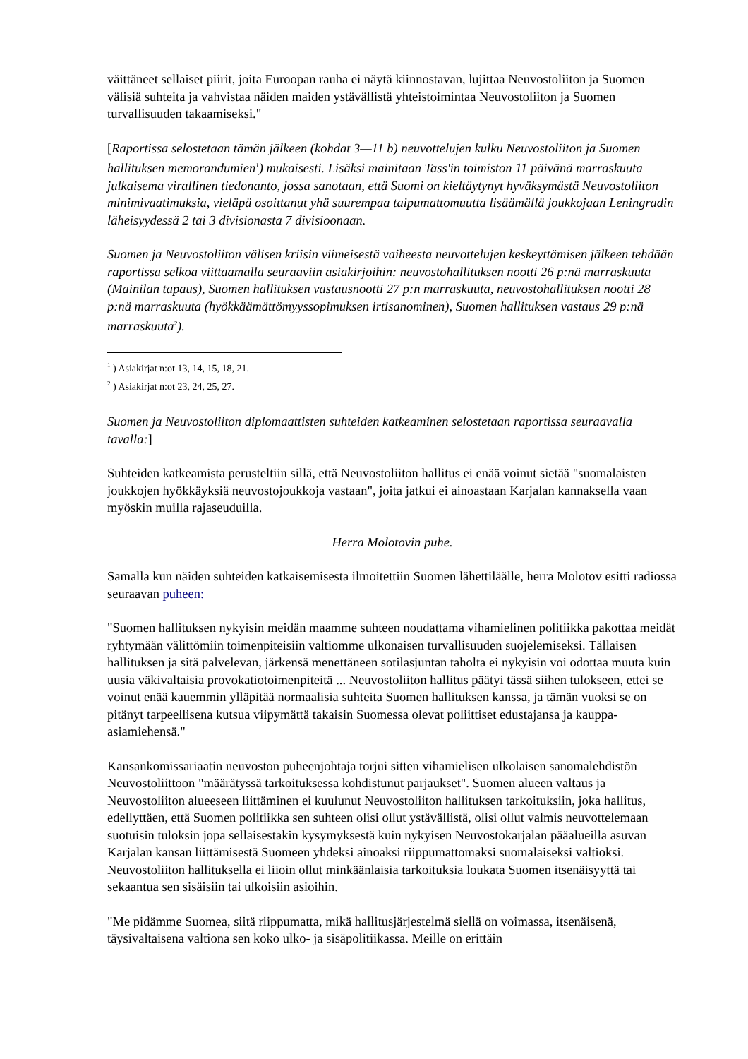väittäneet sellaiset piirit, joita Euroopan rauha ei näytä kiinnostavan, lujittaa Neuvostoliiton ja Suomen välisiä suhteita ja vahvistaa näiden maiden ystävällistä yhteistoimintaa Neuvostoliiton ja Suomen turvallisuuden takaamiseksi."
[Raportissa selostetaan tämän jälkeen (kohdat 3—11 b) neuvottelujen kulku Neuvostoliiton ja Suomen hallituksen memorandumien<sup>1</sup>) mukaisesti. Lisäksi mainitaan Tass'in toimiston 11 päivänä marraskuuta julkaisema virallinen tiedonanto, jossa sanotaan, että Suomi on kieltäytynyt hyväksymästä Neuvostoliiton minimivaatimuksia, vieläpä osoittanut yhä suurempaa taipumattomuutta lisäämällä joukkojaan Leningradin läheisyydessä 2 tai 3 divisionasta 7 divisioonaan.
Suomen ja Neuvostoliiton välisen kriisin viimeisestä vaiheesta neuvottelujen keskeyttämisen jälkeen tehdään raportissa selkoa viittaamalla seuraaviin asiakirjoihin: neuvostohallituksen nootti 26 p:nä marraskuuta (Mainilan tapaus), Suomen hallituksen vastausnootti 27 p:n marraskuuta, neuvostohallituksen nootti 28 p:nä marraskuuta (hyökkäämättömyyssopimuksen irtisanominen), Suomen hallituksen vastaus 29 p:nä marraskuuta<sup>2</sup>).
<sup>1</sup> ) Asiakirjat n:ot 13, 14, 15, 18, 21.
<sup>2</sup> ) Asiakirjat n:ot 23, 24, 25, 27.
Suomen ja Neuvostoliiton diplomaattisten suhteiden katkeaminen selostetaan raportissa seuraavalla tavalla:]
Suhteiden katkeamista perusteltiin sillä, että Neuvostoliiton hallitus ei enää voinut sietää "suomalaisten joukkojen hyökkäyksiä neuvostojoukkoja vastaan", joita jatkui ei ainoastaan Karjalan kannaksella vaan myöskin muilla rajaseuduilla.
Herra Molotovin puhe.
Samalla kun näiden suhteiden katkaisemisesta ilmoitettiin Suomen lähettiläälle, herra Molotov esitti radiossa seuraavan puheen:
"Suomen hallituksen nykyisin meidän maamme suhteen noudattama vihamielinen politiikka pakottaa meidät ryhtymään välittömiin toimenpiteisiin valtiomme ulkonaisen turvallisuuden suojelemiseksi. Tällaisen hallituksen ja sitä palvelevan, järkensä menettäneen sotilasjuntan taholta ei nykyisin voi odottaa muuta kuin uusia väkivaltaisia provokatiotoimenpiteitä ... Neuvostoliiton hallitus päätyi tässä siihen tulokseen, ettei se voinut enää kauemmin ylläpitää normaalisia suhteita Suomen hallituksen kanssa, ja tämän vuoksi se on pitänyt tarpeellisena kutsua viipymättä takaisin Suomessa olevat poliittiset edustajansa ja kauppa-asiamiehensä."
Kansankomissariaatin neuvoston puheenjohtaja torjui sitten vihamielisen ulkolaisen sanomalehdistön Neuvostoliittoon "määrätyssä tarkoituksessa kohdistunut parjaukset". Suomen alueen valtaus ja Neuvostoliiton alueeseen liittäminen ei kuulunut Neuvostoliiton hallituksen tarkoituksiin, joka hallitus, edellyttäen, että Suomen politiikka sen suhteen olisi ollut ystävällistä, olisi ollut valmis neuvottelemaan suotuisin tuloksin jopa sellaisestakin kysymyksestä kuin nykyisen Neuvostokarjalan pääalueilla asuvan Karjalan kansan liittämisestä Suomeen yhdeksi ainoaksi riippumattomaksi suomalaiseksi valtioksi. Neuvostoliiton hallituksella ei liioin ollut minkäänlaisia tarkoituksia loukata Suomen itsenäisyyttä tai sekaantua sen sisäisiin tai ulkoisiin asioihin.
"Me pidämme Suomea, siitä riippumatta, mikä hallitusjärjestelmä siellä on voimassa, itsenäisenä, täysivaltaisena valtiona sen koko ulko- ja sisäpolitiikassa. Meille on erittäin